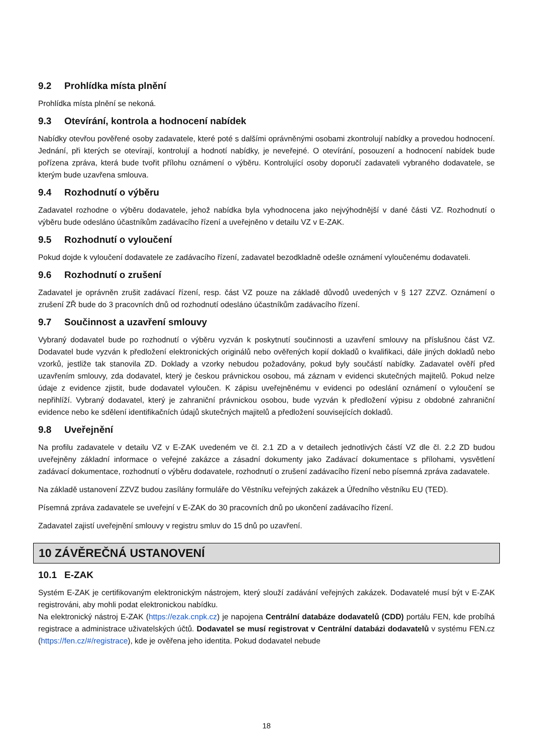9.2 Prohlídka místa plnění
Prohlídka místa plnění se nekoná.
9.3 Otevírání, kontrola a hodnocení nabídek
Nabídky otevřou pověřené osoby zadavatele, které poté s dalšími oprávněnými osobami zkontrolují nabídky a provedou hodnocení. Jednání, při kterých se otevírají, kontrolují a hodnotí nabídky, je neveřejné. O otevírání, posouzení a hodnocení nabídek bude pořízena zpráva, která bude tvořit přílohu oznámení o výběru. Kontrolující osoby doporučí zadavateli vybraného dodavatele, se kterým bude uzavřena smlouva.
9.4 Rozhodnutí o výběru
Zadavatel rozhodne o výběru dodavatele, jehož nabídka byla vyhodnocena jako nejvýhodnější v dané části VZ. Rozhodnutí o výběru bude odesláno účastníkům zadávacího řízení a uveřejněno v detailu VZ v E-ZAK.
9.5 Rozhodnutí o vyloučení
Pokud dojde k vyloučení dodavatele ze zadávacího řízení, zadavatel bezodkladně odešle oznámení vyloučenému dodavateli.
9.6 Rozhodnutí o zrušení
Zadavatel je oprávněn zrušit zadávací řízení, resp. část VZ pouze na základě důvodů uvedených v § 127 ZZVZ. Oznámení o zrušení ZŘ bude do 3 pracovních dnů od rozhodnutí odesláno účastníkům zadávacího řízení.
9.7 Součinnost a uzavření smlouvy
Vybraný dodavatel bude po rozhodnutí o výběru vyzván k poskytnutí součinnosti a uzavření smlouvy na příslušnou část VZ. Dodavatel bude vyzván k předložení elektronických originálů nebo ověřených kopií dokladů o kvalifikaci, dále jiných dokladů nebo vzorků, jestliže tak stanovila ZD. Doklady a vzorky nebudou požadovány, pokud byly součástí nabídky. Zadavatel ověří před uzavřením smlouvy, zda dodavatel, který je českou právnickou osobou, má záznam v evidenci skutečných majitelů. Pokud nelze údaje z evidence zjistit, bude dodavatel vyloučen. K zápisu uveřejněnému v evidenci po odeslání oznámení o vyloučení se nepřihlíží. Vybraný dodavatel, který je zahraniční právnickou osobou, bude vyzván k předložení výpisu z obdobné zahraniční evidence nebo ke sdělení identifikačních údajů skutečných majitelů a předložení souvisejících dokladů.
9.8 Uveřejnění
Na profilu zadavatele v detailu VZ v E-ZAK uvedeném ve čl. 2.1 ZD a v detailech jednotlivých částí VZ dle čl. 2.2 ZD budou uveřejněny základní informace o veřejné zakázce a zásadní dokumenty jako Zadávací dokumentace s přílohami, vysvětlení zadávací dokumentace, rozhodnutí o výběru dodavatele, rozhodnutí o zrušení zadávacího řízení nebo písemná zpráva zadavatele.
Na základě ustanovení ZZVZ budou zasílány formuláře do Věstníku veřejných zakázek a Úředního věstníku EU (TED).
Písemná zpráva zadavatele se uveřejní v E-ZAK do 30 pracovních dnů po ukončení zadávacího řízení.
Zadavatel zajistí uveřejnění smlouvy v registru smluv do 15 dnů po uzavření.
10 ZÁVĚREČNÁ USTANOVENÍ
10.1 E-ZAK
Systém E-ZAK je certifikovaným elektronickým nástrojem, který slouží zadávání veřejných zakázek. Dodavatelé musí být v E-ZAK registrováni, aby mohli podat elektronickou nabídku.
Na elektronický nástroj E-ZAK (https://ezak.cnpk.cz) je napojena Centrální databáze dodavatelů (CDD) portálu FEN, kde probíhá registrace a administrace uživatelských účtů. Dodavatel se musí registrovat v Centrální databázi dodavatelů v systému FEN.cz (https://fen.cz/#/registrace), kde je ověřena jeho identita. Pokud dodavatel nebude
18